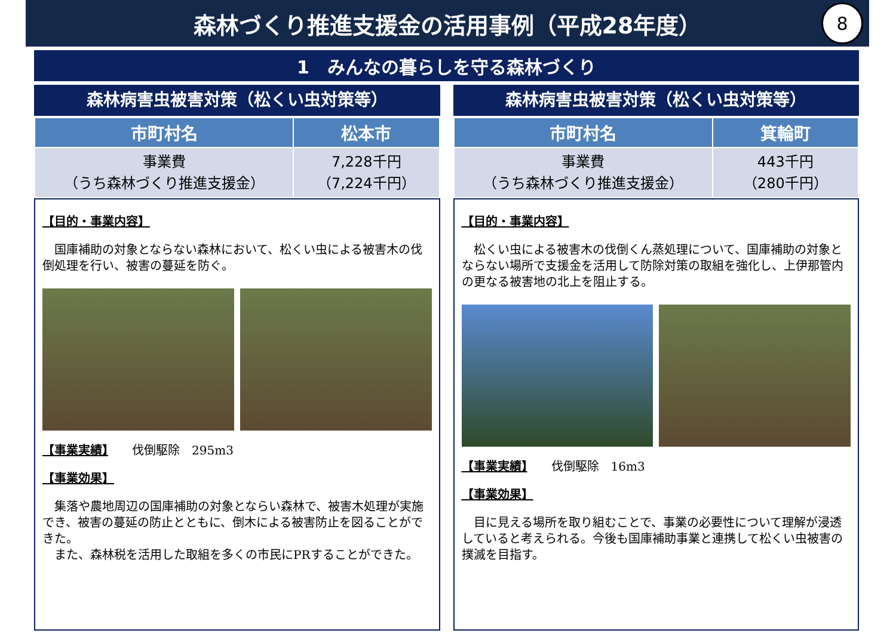森林づくり推進支援金の活用事例（平成28年度）
8
1　みんなの暮らしを守る森林づくり
森林病害虫被害対策（松くい虫対策等）
| 市町村名 | 松本市 |
| --- | --- |
| 事業費 （うち森林づくり推進支援金） | 7,228千円 （7,224千円） |
【目的・事業内容】
　国庫補助の対象とならない森林において、松くい虫による被害木の伐倒処理を行い、被害の蔓延を防ぐ。
【事業実績】　　伐倒駆除　295m3
【事業効果】
　集落や農地周辺の国庫補助の対象とならい森林で、被害木処理が実施でき、被害の蔓延の防止とともに、倒木による被害防止を図ることができた。
　また、森林税を活用した取組を多くの市民にPRすることができた。
森林病害虫被害対策（松くい虫対策等）
| 市町村名 | 箕輪町 |
| --- | --- |
| 事業費 （うち森林づくり推進支援金） | 443千円 （280千円） |
【目的・事業内容】
　松くい虫による被害木の伐倒くん蒸処理について、国庫補助の対象とならない場所で支援金を活用して防除対策の取組を強化し、上伊那管内の更なる被害地の北上を阻止する。
【事業実績】　　伐倒駆除　16m3
【事業効果】
　目に見える場所を取り組むことで、事業の必要性について理解が浸透していると考えられる。今後も国庫補助事業と連携して松くい虫被害の撲滅を目指す。